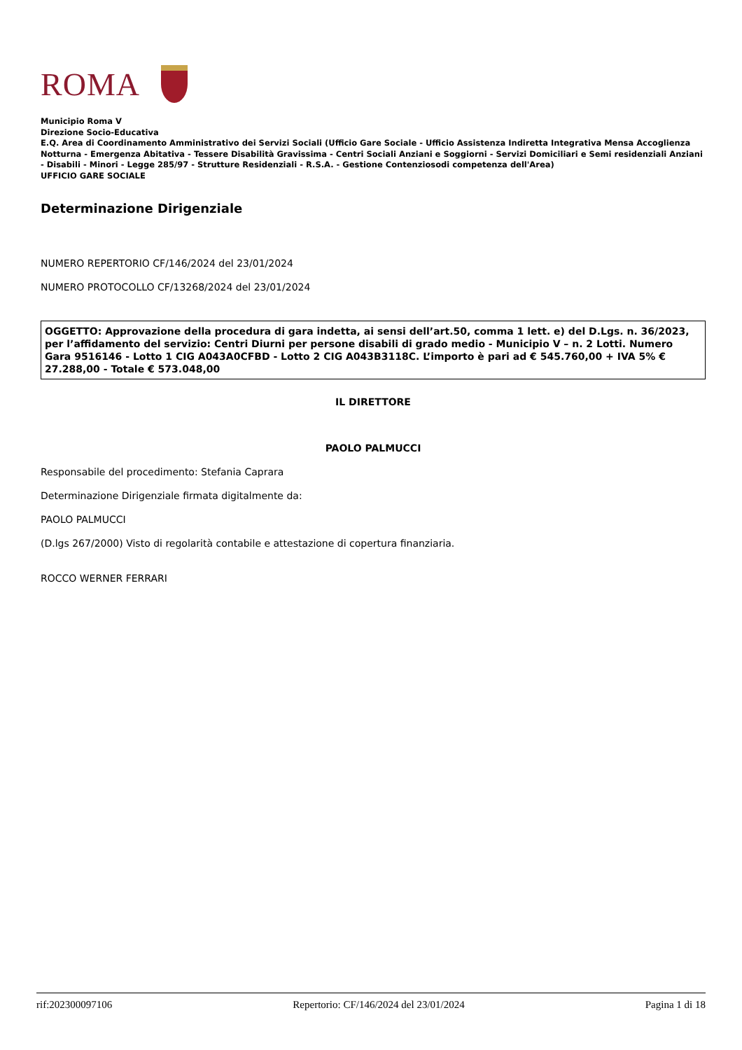ROMA
Municipio Roma V
Direzione Socio-Educativa
E.Q. Area di Coordinamento Amministrativo dei Servizi Sociali (Ufficio Gare Sociale - Ufficio Assistenza Indiretta Integrativa Mensa Accoglienza Notturna - Emergenza Abitativa - Tessere Disabilità Gravissima - Centri Sociali Anziani e Soggiorni - Servizi Domiciliari e Semi residenziali Anziani - Disabili - Minori - Legge 285/97 - Strutture Residenziali - R.S.A. - Gestione Contenziosodi competenza dell'Area)
UFFICIO GARE SOCIALE
Determinazione Dirigenziale
NUMERO REPERTORIO CF/146/2024 del 23/01/2024
NUMERO PROTOCOLLO CF/13268/2024 del 23/01/2024
OGGETTO: Approvazione della procedura di gara indetta, ai sensi dell’art.50, comma 1 lett. e) del D.Lgs. n. 36/2023, per l’affidamento del servizio: Centri Diurni per persone disabili di grado medio - Municipio V – n. 2 Lotti. Numero Gara 9516146 - Lotto 1 CIG A043A0CFBD - Lotto 2 CIG A043B3118C. L’importo è pari ad € 545.760,00 + IVA 5% € 27.288,00 - Totale € 573.048,00
IL DIRETTORE
PAOLO PALMUCCI
Responsabile del procedimento: Stefania Caprara
Determinazione Dirigenziale firmata digitalmente da:
PAOLO PALMUCCI
(D.lgs 267/2000) Visto di regolarità contabile e attestazione di copertura finanziaria.
ROCCO WERNER FERRARI
rif:202300097106 Repertorio: CF/146/2024 del 23/01/2024 Pagina 1 di 18